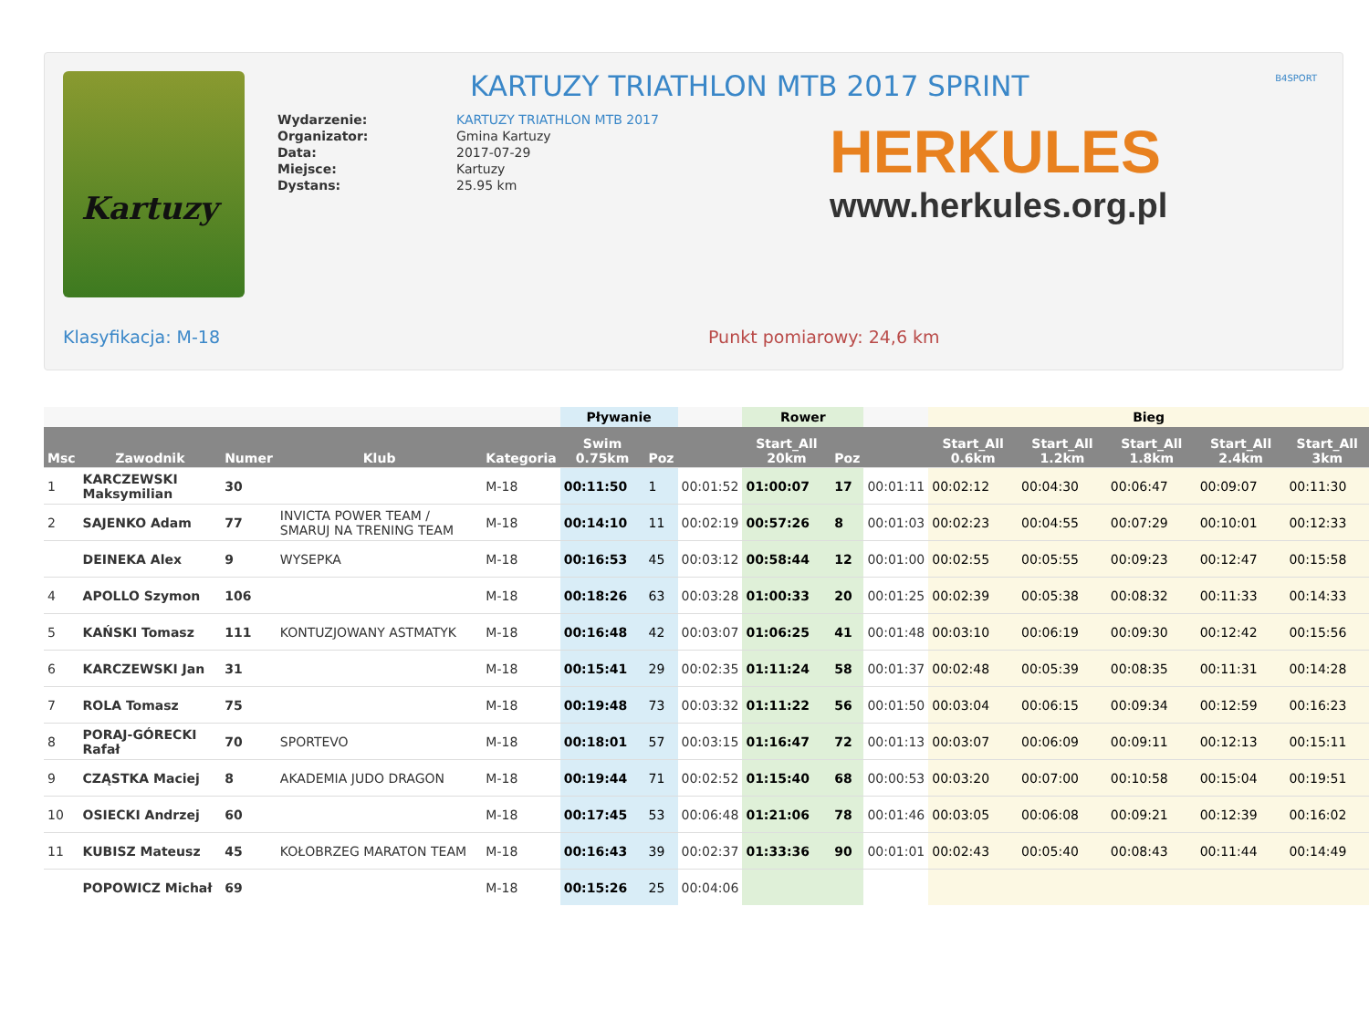Kartuzy
KARTUZY TRIATHLON MTB 2017 SPRINT
B4SPORT
| Wydarzenie: | KARTUZY TRIATHLON MTB 2017 |
| Organizator: | Gmina Kartuzy |
| Data: | 2017-07-29 |
| Miejsce: | Kartuzy |
| Dystans: | 25.95 km |
HERKULES
www.herkules.org.pl
Klasyfikacja: M-18 Punkt pomiarowy: 24,6 km
| | | | | | Pływanie | | | Rower | | | Bieg | | | | |
| --- | --- | --- | --- | --- | --- | --- | --- | --- | --- | --- | --- | --- | --- | --- | --- |
| Msc | Zawodnik | Numer | Klub | Kategoria | Swim 0.75km | Poz | | Start_All 20km | Poz | | Start_All 0.6km | Start_All 1.2km | Start_All 1.8km | Start_All 2.4km | Start_All 3km |
| 1 | KARCZEWSKI Maksymilian | 30 | | M-18 | 00:11:50 | 1 | 00:01:52 | 01:00:07 | 17 | 00:01:11 | 00:02:12 | 00:04:30 | 00:06:47 | 00:09:07 | 00:11:30 |
| 2 | SAJENKO Adam | 77 | INVICTA POWER TEAM / SMARUJ NA TRENING TEAM | M-18 | 00:14:10 | 11 | 00:02:19 | 00:57:26 | 8 | 00:01:03 | 00:02:23 | 00:04:55 | 00:07:29 | 00:10:01 | 00:12:33 |
| | DEINEKA Alex | 9 | WYSEPKA | M-18 | 00:16:53 | 45 | 00:03:12 | 00:58:44 | 12 | 00:01:00 | 00:02:55 | 00:05:55 | 00:09:23 | 00:12:47 | 00:15:58 |
| 4 | APOLLO Szymon | 106 | | M-18 | 00:18:26 | 63 | 00:03:28 | 01:00:33 | 20 | 00:01:25 | 00:02:39 | 00:05:38 | 00:08:32 | 00:11:33 | 00:14:33 |
| 5 | KAŃSKI Tomasz | 111 | KONTUZJOWANY ASTMATYK | M-18 | 00:16:48 | 42 | 00:03:07 | 01:06:25 | 41 | 00:01:48 | 00:03:10 | 00:06:19 | 00:09:30 | 00:12:42 | 00:15:56 |
| 6 | KARCZEWSKI Jan | 31 | | M-18 | 00:15:41 | 29 | 00:02:35 | 01:11:24 | 58 | 00:01:37 | 00:02:48 | 00:05:39 | 00:08:35 | 00:11:31 | 00:14:28 |
| 7 | ROLA Tomasz | 75 | | M-18 | 00:19:48 | 73 | 00:03:32 | 01:11:22 | 56 | 00:01:50 | 00:03:04 | 00:06:15 | 00:09:34 | 00:12:59 | 00:16:23 |
| 8 | PORAJ-GÓRECKI Rafał | 70 | SPORTEVO | M-18 | 00:18:01 | 57 | 00:03:15 | 01:16:47 | 72 | 00:01:13 | 00:03:07 | 00:06:09 | 00:09:11 | 00:12:13 | 00:15:11 |
| 9 | CZĄSTKA Maciej | 8 | AKADEMIA JUDO DRAGON | M-18 | 00:19:44 | 71 | 00:02:52 | 01:15:40 | 68 | 00:00:53 | 00:03:20 | 00:07:00 | 00:10:58 | 00:15:04 | 00:19:51 |
| 10 | OSIECKI Andrzej | 60 | | M-18 | 00:17:45 | 53 | 00:06:48 | 01:21:06 | 78 | 00:01:46 | 00:03:05 | 00:06:08 | 00:09:21 | 00:12:39 | 00:16:02 |
| 11 | KUBISZ Mateusz | 45 | KOŁOBRZEG MARATON TEAM | M-18 | 00:16:43 | 39 | 00:02:37 | 01:33:36 | 90 | 00:01:01 | 00:02:43 | 00:05:40 | 00:08:43 | 00:11:44 | 00:14:49 |
| | POPOWICZ Michał | 69 | | M-18 | 00:15:26 | 25 | 00:04:06 | | | | | | | | |